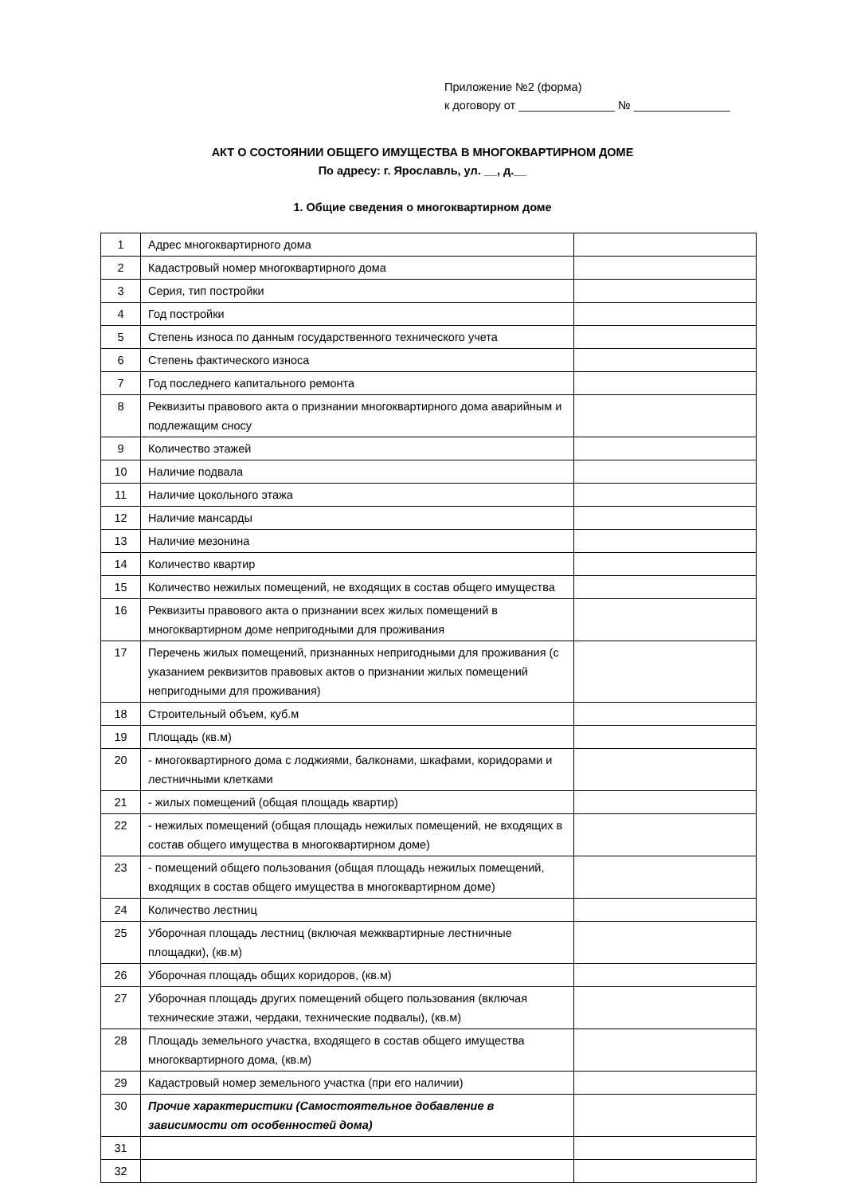Приложение №2 (форма)
к договору от _______________ № _______________
АКТ О СОСТОЯНИИ ОБЩЕГО ИМУЩЕСТВА В МНОГОКВАРТИРНОМ ДОМЕ
По адресу: г. Ярославль, ул. __, д.__
1. Общие сведения о многоквартирном доме
| 1 | Адрес многоквартирного дома | |
| 2 | Кадастровый номер многоквартирного дома | |
| 3 | Серия, тип постройки | |
| 4 | Год постройки | |
| 5 | Степень износа по данным государственного технического учета | |
| 6 | Степень фактического износа | |
| 7 | Год последнего капитального ремонта | |
| 8 | Реквизиты правового акта о признании многоквартирного дома аварийным и подлежащим сносу | |
| 9 | Количество этажей | |
| 10 | Наличие подвала | |
| 11 | Наличие цокольного этажа | |
| 12 | Наличие мансарды | |
| 13 | Наличие мезонина | |
| 14 | Количество квартир | |
| 15 | Количество нежилых помещений, не входящих в состав общего имущества | |
| 16 | Реквизиты правового акта о признании всех жилых помещений в многоквартирном доме непригодными для проживания | |
| 17 | Перечень жилых помещений, признанных непригодными для проживания (с указанием реквизитов правовых актов о признании жилых помещений непригодными для проживания) | |
| 18 | Строительный объем, куб.м | |
| 19 | Площадь (кв.м) | |
| 20 | - многоквартирного дома с лоджиями, балконами, шкафами, коридорами и лестничными клетками | |
| 21 | - жилых помещений (общая площадь квартир) | |
| 22 | - нежилых помещений (общая площадь нежилых помещений, не входящих в состав общего имущества в многоквартирном доме) | |
| 23 | - помещений общего пользования (общая площадь нежилых помещений, входящих в состав общего имущества в многоквартирном доме) | |
| 24 | Количество лестниц | |
| 25 | Уборочная площадь лестниц (включая межквартирные лестничные площадки), (кв.м) | |
| 26 | Уборочная площадь общих коридоров, (кв.м) | |
| 27 | Уборочная площадь других помещений общего пользования (включая технические этажи, чердаки, технические подвалы), (кв.м) | |
| 28 | Площадь земельного участка, входящего в состав общего имущества многоквартирного дома, (кв.м) | |
| 29 | Кадастровый номер земельного участка (при его наличии) | |
| 30 | Прочие характеристики (Самостоятельное добавление в зависимости от особенностей дома) | |
| 31 | | |
| 32 | | |